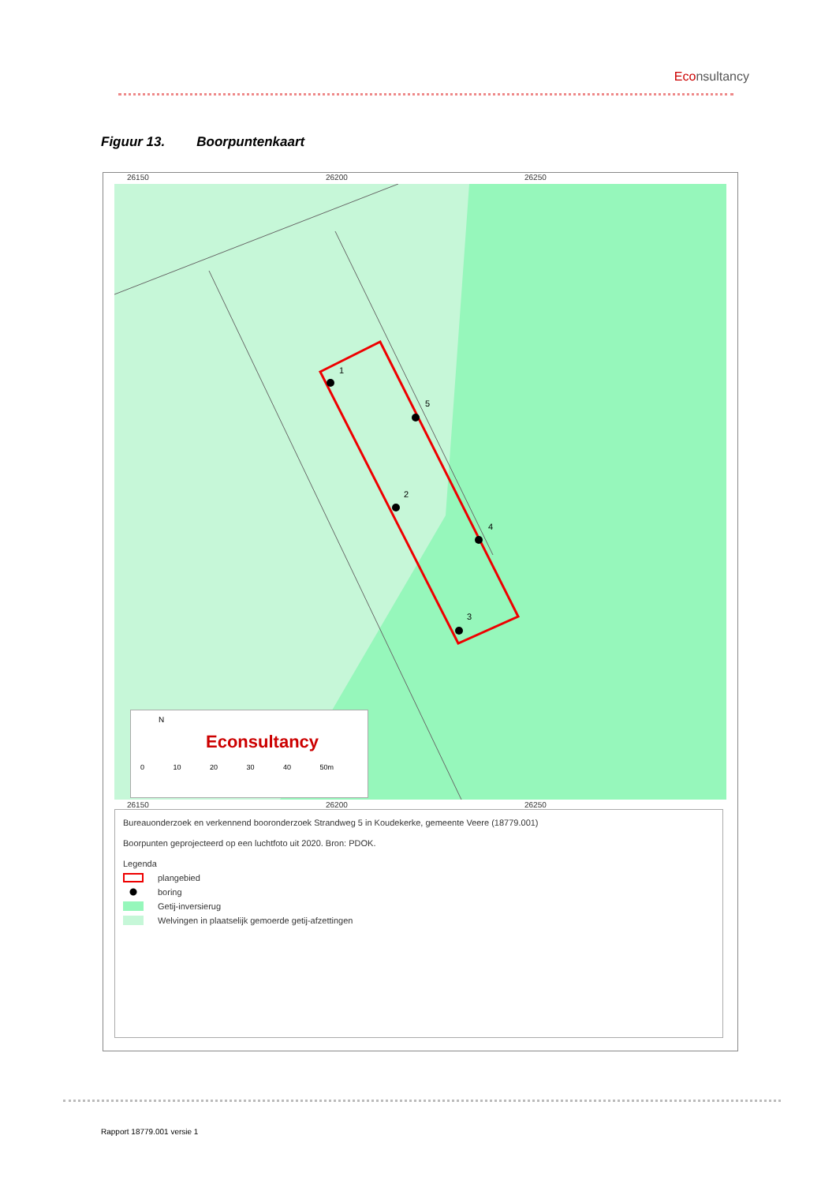Econsultancy
Figuur 13. Boorpuntenkaart
26150 26200 26250
1
5
2
4
3
N
Econsultancy
0 10 20 30 40 50m
26150 26200 26250
Bureauonderzoek en verkennend booronderzoek Strandweg 5 in Koudekerke, gemeente Veere (18779.001)
Boorpunten geprojecteerd op een luchtfoto uit 2020. Bron: PDOK.
Legenda
plangebied
boring
Getij-inversierug
Welvingen in plaatselijk gemoerde getij-afzettingen
Rapport 18779.001 versie 1